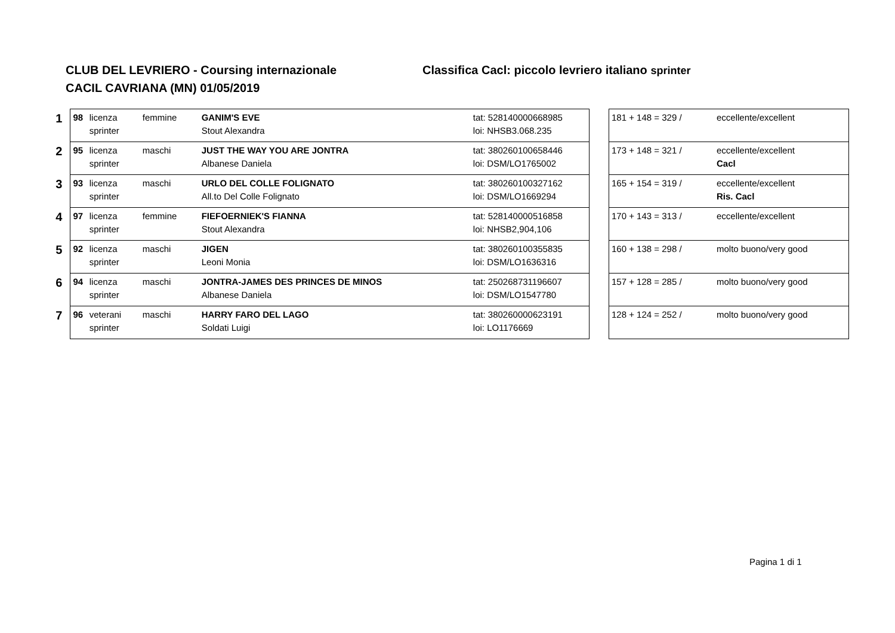CLUB DEL LEVRIERO - Coursing internazionale
CACIL CAVRIANA (MN) 01/05/2019
Classifica Cacl: piccolo levriero italiano sprinter
| 1 | 98 | licenza | femmine | GANIM'S EVE | tat: 528140000668985 |
| | | sprinter | | Stout Alexandra | loi: NHSB3.068.235 |
| 2 | 95 | licenza | maschi | JUST THE WAY YOU ARE JONTRA | tat: 380260100658446 |
| | | sprinter | | Albanese Daniela | loi: DSM/LO1765002 |
| 3 | 93 | licenza | maschi | URLO DEL COLLE FOLIGNATO | tat: 380260100327162 |
| | | sprinter | | All.to Del Colle Folignato | loi: DSM/LO1669294 |
| 4 | 97 | licenza | femmine | FIEFOERNIEK'S FIANNA | tat: 528140000516858 |
| | | sprinter | | Stout Alexandra | loi: NHSB2,904,106 |
| 5 | 92 | licenza | maschi | JIGEN | tat: 380260100355835 |
| | | sprinter | | Leoni Monia | loi: DSM/LO1636316 |
| 6 | 94 | licenza | maschi | JONTRA-JAMES DES PRINCES DE MINOS | tat: 250268731196607 |
| | | sprinter | | Albanese Daniela | loi: DSM/LO1547780 |
| 7 | 96 | veterani | maschi | HARRY FARO DEL LAGO | tat: 380260000623191 |
| | | sprinter | | Soldati Luigi | loi: LO1176669 |
| 181 + 148 = 329 / | eccellente/excellent |
| 173 + 148 = 321 / | eccellente/excellent |
| | Cacl |
| 165 + 154 = 319 / | eccellente/excellent |
| | Ris. Cacl |
| 170 + 143 = 313 / | eccellente/excellent |
| 160 + 138 = 298 / | molto buono/very good |
| 157 + 128 = 285 / | molto buono/very good |
| 128 + 124 = 252 / | molto buono/very good |
Pagina 1 di 1